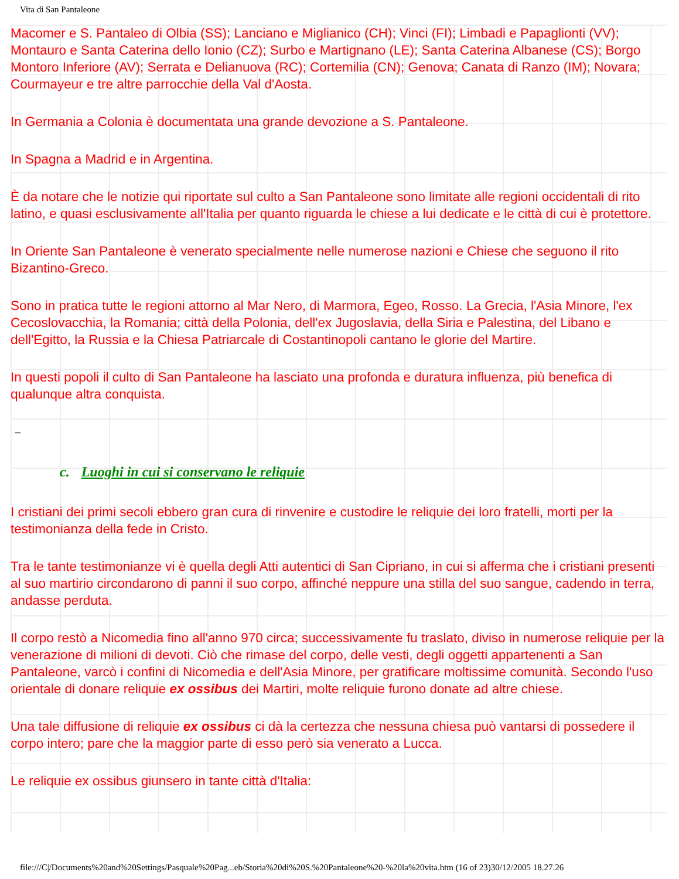Vita di San Pantaleone
Macomer e S. Pantaleo di Olbia (SS); Lanciano e Miglianico (CH); Vinci (FI); Limbadi e Papaglionti (VV); Montauro e Santa Caterina dello Ionio (CZ); Surbo e Martignano (LE); Santa Caterina Albanese (CS); Borgo Montoro Inferiore (AV); Serrata e Delianuova (RC); Cortemilia (CN); Genova; Canata di Ranzo (IM); Novara; Courmayeur e tre altre parrocchie della Val d'Aosta.
In Germania a Colonia è documentata una grande devozione a S. Pantaleone.
In Spagna a Madrid e in Argentina.
È da notare che le notizie qui riportate sul culto a San Pantaleone sono limitate alle regioni occidentali di rito latino, e quasi esclusivamente all'Italia per quanto riguarda le chiese a lui dedicate e le città di cui è protettore.
In Oriente San Pantaleone è venerato specialmente nelle numerose nazioni e Chiese che seguono il rito Bizantino-Greco.
Sono in pratica tutte le regioni attorno al Mar Nero, di Marmora, Egeo, Rosso. La Grecia, l'Asia Minore, l'ex Cecoslovacchia, la Romania; città della Polonia, dell'ex Jugoslavia, della Siria e Palestina, del Libano e dell'Egitto, la Russia e la Chiesa Patriarcale di Costantinopoli cantano le glorie del Martire.
In questi popoli il culto di San Pantaleone ha lasciato una profonda e duratura influenza, più benefica di qualunque altra conquista.
_
c. Luoghi in cui si conservano le reliquie
I cristiani dei primi secoli ebbero gran cura di rinvenire e custodire le reliquie dei loro fratelli, morti per la testimonianza della fede in Cristo.
Tra le tante testimonianze vi è quella degli Atti autentici di San Cipriano, in cui si afferma che i cristiani presenti al suo martirio circondarono di panni il suo corpo, affinché neppure una stilla del suo sangue, cadendo in terra, andasse perduta.
Il corpo restò a Nicomedia fino all'anno 970 circa; successivamente fu traslato, diviso in numerose reliquie per la venerazione di milioni di devoti. Ciò che rimase del corpo, delle vesti, degli oggetti appartenenti a San Pantaleone, varcò i confini di Nicomedia e dell'Asia Minore, per gratificare moltissime comunità. Secondo l'uso orientale di donare reliquie ex ossibus dei Martiri, molte reliquie furono donate ad altre chiese.
Una tale diffusione di reliquie ex ossibus ci dà la certezza che nessuna chiesa può vantarsi di possedere il corpo intero; pare che la maggior parte di esso però sia venerato a Lucca.
Le reliquie ex ossibus giunsero in tante città d'Italia:
file:///C|/Documents%20and%20Settings/Pasquale%20Pag...eb/Storia%20di%20S.%20Pantaleone%20-%20la%20vita.htm (16 of 23)30/12/2005 18.27.26